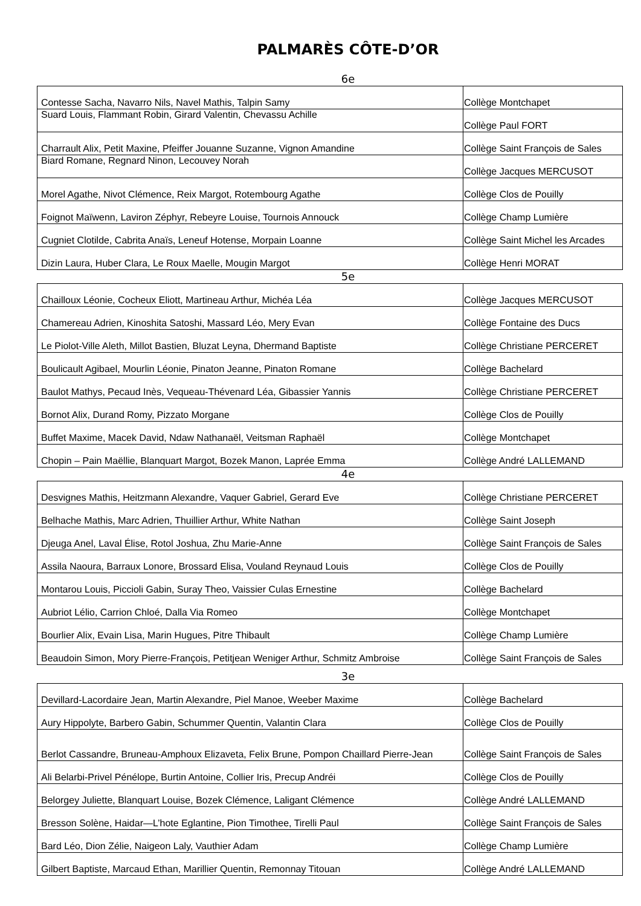PALMARÈS CÔTE-D’OR
6e
| Contesse Sacha, Navarro Nils, Navel Mathis, Talpin Samy | Collège Montchapet |
| Suard Louis, Flammant Robin, Girard Valentin, Chevassu Achille | Collège Paul FORT |
| Charrault Alix, Petit Maxine, Pfeiffer Jouanne Suzanne, Vignon Amandine | Collège Saint François de Sales |
| Biard Romane, Regnard Ninon, Lecouvey Norah | Collège Jacques MERCUSOT |
| Morel Agathe, Nivot Clémence, Reix Margot, Rotembourg Agathe | Collège Clos de Pouilly |
| Foignot Maïwenn, Laviron Zéphyr, Rebeyre Louise, Tournois Annouck | Collège Champ Lumière |
| Cugniet Clotilde, Cabrita Anaïs, Leneuf Hotense, Morpain Loanne | Collège Saint Michel les Arcades |
| Dizin Laura, Huber Clara, Le Roux Maelle, Mougin Margot | Collège Henri MORAT |
5e
| Chailloux Léonie, Cocheux Eliott, Martineau Arthur, Michéa Léa | Collège Jacques MERCUSOT |
| Chamereau Adrien, Kinoshita Satoshi, Massard Léo, Mery Evan | Collège Fontaine des Ducs |
| Le Piolot-Ville Aleth, Millot Bastien, Bluzat Leyna, Dhermand Baptiste | Collège Christiane PERCERET |
| Boulicault Agibael, Mourlin Léonie, Pinaton Jeanne, Pinaton Romane | Collège Bachelard |
| Baulot Mathys, Pecaud Inès, Vequeau-Thévenard Léa, Gibassier Yannis | Collège Christiane PERCERET |
| Bornot Alix, Durand Romy, Pizzato Morgane | Collège Clos de Pouilly |
| Buffet Maxime, Macek David, Ndaw Nathanaël, Veitsman Raphaël | Collège Montchapet |
| Chopin – Pain Maëllie, Blanquart Margot, Bozek Manon, Laprée Emma | Collège André LALLEMAND |
4e
| Desvignes Mathis, Heitzmann Alexandre, Vaquer Gabriel, Gerard Eve | Collège Christiane PERCERET |
| Belhache Mathis, Marc Adrien, Thuillier Arthur, White Nathan | Collège Saint Joseph |
| Djeuga Anel, Laval Élise, Rotol Joshua, Zhu Marie-Anne | Collège Saint François de Sales |
| Assila Naoura, Barraux Lonore, Brossard Elisa, Vouland Reynaud Louis | Collège Clos de Pouilly |
| Montarou Louis, Piccioli Gabin, Suray Theo, Vaissier Culas Ernestine | Collège Bachelard |
| Aubriot Lélio, Carrion Chloé, Dalla Via Romeo | Collège Montchapet |
| Bourlier Alix, Evain Lisa, Marin Hugues, Pitre Thibault | Collège Champ Lumière |
| Beaudoin Simon, Mory Pierre-François, Petitjean Weniger Arthur, Schmitz Ambroise | Collège Saint François de Sales |
3e
| Devillard-Lacordaire Jean, Martin Alexandre, Piel Manoe, Weeber Maxime | Collège Bachelard |
| Aury Hippolyte, Barbero Gabin, Schummer Quentin, Valantin Clara | Collège Clos de Pouilly |
| Berlot Cassandre, Bruneau-Amphoux Elizaveta, Felix Brune, Pompon Chaillard Pierre-Jean | Collège Saint François de Sales |
| Ali Belarbi-Privel Pénélope, Burtin Antoine, Collier Iris, Precup Andréi | Collège Clos de Pouilly |
| Belorgey Juliette, Blanquart Louise, Bozek Clémence, Laligant Clémence | Collège André LALLEMAND |
| Bresson Solène, Haidar—L’hote Eglantine, Pion Timothee, Tirelli Paul | Collège Saint François de Sales |
| Bard Léo, Dion Zélie, Naigeon Laly, Vauthier Adam | Collège Champ Lumière |
| Gilbert Baptiste, Marcaud Ethan, Marillier Quentin, Remonnay Titouan | Collège André LALLEMAND |